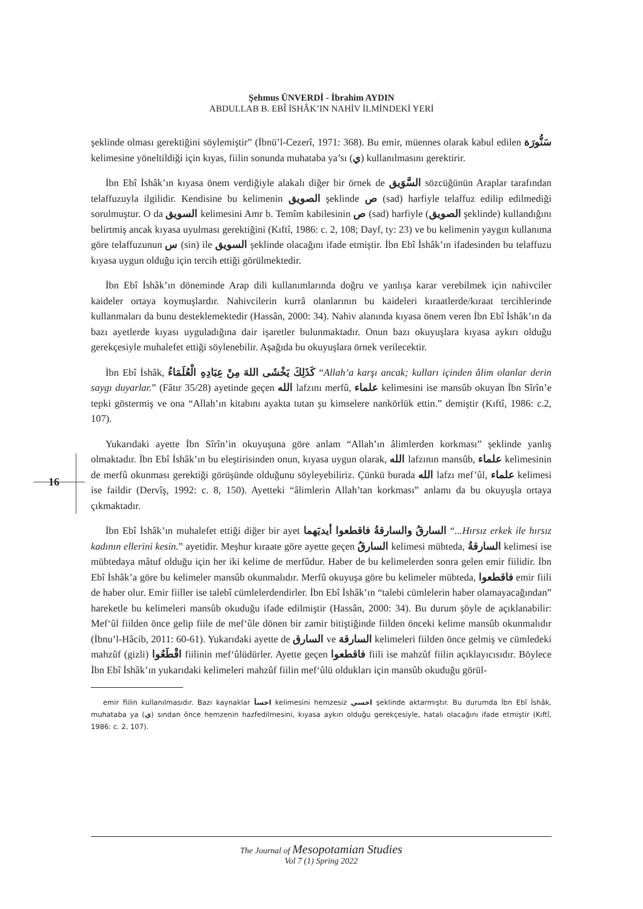Şehmus ÜNVERDİ - İbrahim AYDIN
ABDULLAB B. EBÎ İSHÂK’IN NAHİV İLMİNDEKİ YERİ
16
şeklinde olması gerektiğini söylemiştir” (İbnü’l-Cezerî, 1971: 368). Bu emir, müennes olarak kabul edilen سَنُّورَة kelimesine yöneltildiği için kıyas, fiilin sonunda muhataba ya’sı (ي) kullanılmasını gerektirir.
İbn Ebî İshâk’ın kıyasa önem verdiğiyle alakalı diğer bir örnek de السَّوَيق sözcüğünün Araplar tarafından telaffuzuyla ilgilidir. Kendisine bu kelimenin الصويق şeklinde ص (sad) harfiyle telaffuz edilip edilmediği sorulmuştur. O da السويق kelimesini Amr b. Temîm kabilesinin ص (sad) harfiyle (الصويق şeklinde) kullandığını belirtmiş ancak kıyasa uyulması gerektiğini (Kıftî, 1986: c. 2, 108; Dayf, ty: 23) ve bu kelimenin yaygın kullanıma göre telaffuzunun س (sin) ile السويق şeklinde olacağını ifade etmiştir. İbn Ebî İshâk’ın ifadesinden bu telaffuzu kıyasa uygun olduğu için tercih ettiği görülmektedir.
İbn Ebî İshâk’ın döneminde Arap dili kullanımlarında doğru ve yanlışa karar verebilmek için nahivciler kaideler ortaya koymuşlardır. Nahivcilerin kurrâ olanlarının bu kaideleri kıraatlerde/kıraat tercihlerinde kullanmaları da bunu desteklemektedir (Hassân, 2000: 34). Nahiv alanında kıyasa önem veren İbn Ebî İshâk’ın da bazı ayetlerde kıyası uyguladığına dair işaretler bulunmaktadır. Onun bazı okuyuşlara kıyasa aykırı olduğu gerekçesiyle muhalefet ettiği söylenebilir. Aşağıda bu okuyuşlara örnek verilecektir.
İbn Ebî İshâk, كَذَلِكَ يَخْشَى اللهَ مِنْ عِبَادِهِ الْعُلَمَاءُ “Allah’a karşı ancak; kulları içinden âlim olanlar derin saygı duyarlar.” (Fâtır 35/28) ayetinde geçen الله lafzını merfû, علماء kelimesini ise mansûb okuyan İbn Sîrîn’e tepki göstermiş ve ona “Allah’ın kitabını ayakta tutan şu kimselere nankörlük ettin.” demiştir (Kıftî, 1986: c.2, 107).
Yukarıdaki ayette İbn Sîrîn’in okuyuşuna göre anlam “Allah’ın âlimlerden korkması” şeklinde yanlış olmaktadır. İbn Ebî İshâk’ın bu eleştirisinden onun, kıyasa uygun olarak, الله lafzının mansûb, علماء kelimesinin de merfû okunması gerektiği görüşünde olduğunu söyleyebiliriz. Çünkü burada الله lafzı mef’ûl, علماء kelimesi ise faildir (Dervîş, 1992: c. 8, 150). Ayetteki “âlimlerin Allah’tan korkması” anlamı da bu okuyuşla ortaya çıkmaktadır.
İbn Ebî İshâk’ın muhalefet ettiği diğer bir ayet السارقُ والسارقةُ فاقطعوا أيديَهما “...Hırsız erkek ile hırsız kadının ellerini kesin.” ayetidir. Meşhur kıraate göre ayette geçen السارقُ kelimesi mübteda, السارقةُ kelimesi ise mübtedaya mâtuf olduğu için her iki kelime de merfûdur. Haber de bu kelimelerden sonra gelen emir fiilidir. İbn Ebî İshâk’a göre bu kelimeler mansûb okunmalıdır. Merfû okuyuşa göre bu kelimeler mübteda, فاقطعوا emir fiili de haber olur. Emir fiiller ise talebî cümlelerdendirler. İbn Ebî İshâk’ın “talebi cümlelerin haber olamayacağından” hareketle bu kelimeleri mansûb okuduğu ifade edilmiştir (Hassân, 2000: 34). Bu durum şöyle de açıklanabilir: Mef‘ûl fiilden önce gelip fiile de mef‘ûle dönen bir zamir bitiştiğinde fiilden önceki kelime mansûb okunmalıdır (İbnu’l-Hâcib, 2011: 60-61). Yukarıdaki ayette de السارق ve السارقة kelimeleri fiilden önce gelmiş ve cümledeki mahzûf (gizli) اقْطَعُوا fiilinin mef‘ûlüdürler. Ayette geçen فاقطعوا fiili ise mahzûf fiilin açıklayıcısıdır. Böylece İbn Ebî İshâk’ın yukarıdaki kelimeleri mahzûf fiilin mef‘ûlü oldukları için mansûb okuduğu görül-
emir fiilin kullanılmasıdır. Bazı kaynaklar اخسأ kelimesini hemzesiz اخسي şeklinde aktarmıştır. Bu durumda İbn Ebî İshâk, muhataba ya (ي) sından önce hemzenin hazfedilmesini, kıyasa aykırı olduğu gerekçesiyle, hatalı olacağını ifade etmiştir (Kıftî, 1986: c. 2, 107).
The Journal of Mesopotamian Studies
Vol 7 (1) Spring 2022